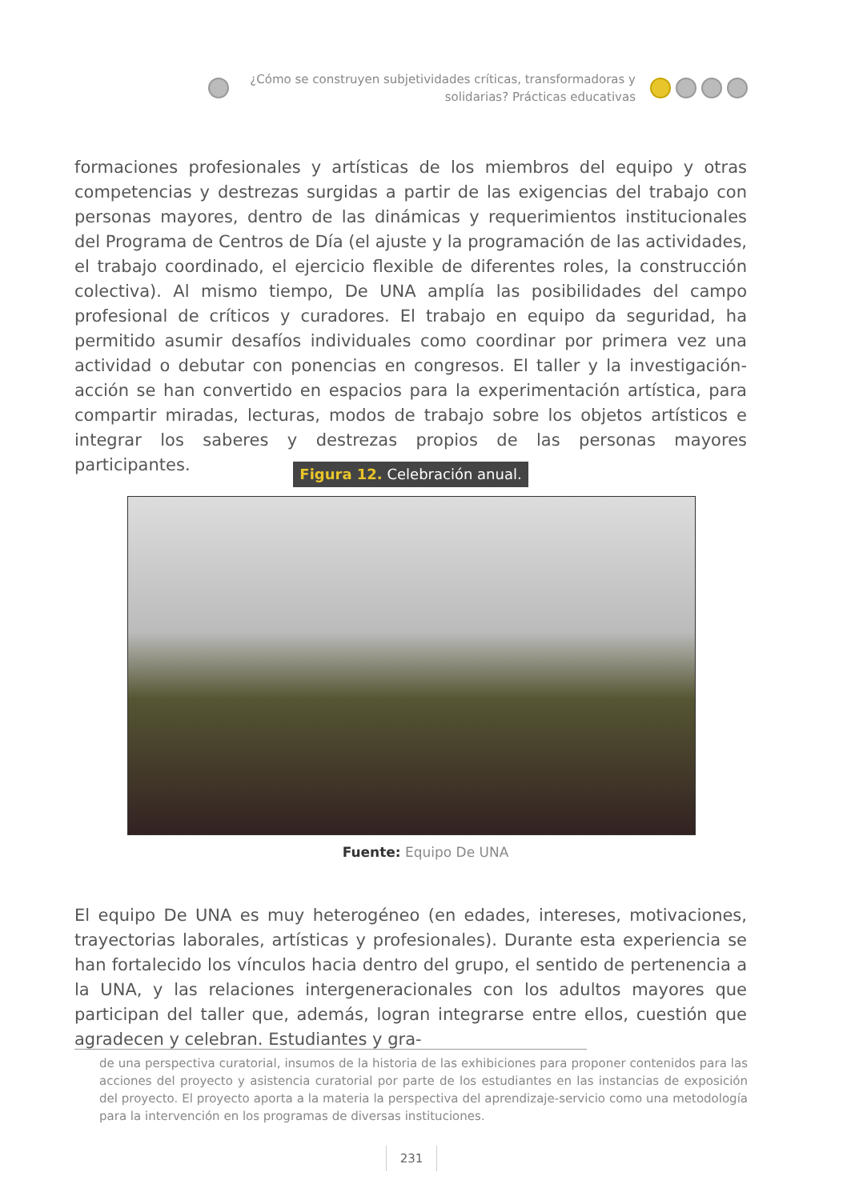¿Cómo se construyen subjetividades críticas, transformadoras y solidarias? Prácticas educativas
formaciones profesionales y artísticas de los miembros del equipo y otras competencias y destrezas surgidas a partir de las exigencias del trabajo con personas mayores, dentro de las dinámicas y requerimientos institucionales del Programa de Centros de Día (el ajuste y la programación de las actividades, el trabajo coordinado, el ejercicio flexible de diferentes roles, la construcción colectiva). Al mismo tiempo, De UNA amplía las posibilidades del campo profesional de críticos y curadores. El trabajo en equipo da seguridad, ha permitido asumir desafíos individuales como coordinar por primera vez una actividad o debutar con ponencias en congresos. El taller y la investigación-acción se han convertido en espacios para la experimentación artística, para compartir miradas, lecturas, modos de trabajo sobre los objetos artísticos e integrar los saberes y destrezas propios de las personas mayores participantes.
Figura 12. Celebración anual.
Fuente: Equipo De UNA
El equipo De UNA es muy heterogéneo (en edades, intereses, motivaciones, trayectorias laborales, artísticas y profesionales). Durante esta experiencia se han fortalecido los vínculos hacia dentro del grupo, el sentido de pertenencia a la UNA, y las relaciones intergeneracionales con los adultos mayores que participan del taller que, además, logran integrarse entre ellos, cuestión que agradecen y celebran. Estudiantes y gra-
de una perspectiva curatorial, insumos de la historia de las exhibiciones para proponer contenidos para las acciones del proyecto y asistencia curatorial por parte de los estudiantes en las instancias de exposición del proyecto. El proyecto aporta a la materia la perspectiva del aprendizaje-servicio como una metodología para la intervención en los programas de diversas instituciones.
231